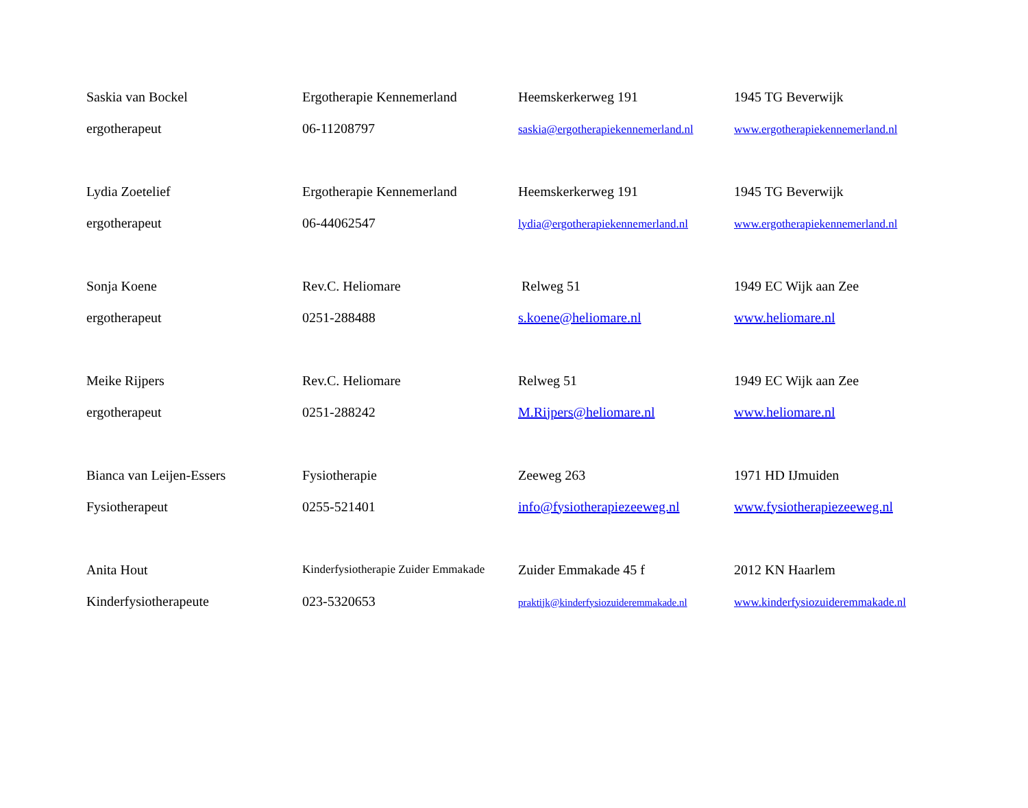| Saskia van Bockel | Ergotherapie Kennemerland | Heemskerkerweg 191 | 1945 TG Beverwijk |
| ergotherapeut | 06-11208797 | saskia@ergotherapiekennemerland.nl | www.ergotherapiekennemerland.nl |
| Lydia Zoetelief | Ergotherapie Kennemerland | Heemskerkerweg 191 | 1945 TG Beverwijk |
| ergotherapeut | 06-44062547 | lydia@ergotherapiekennemerland.nl | www.ergotherapiekennemerland.nl |
| Sonja Koene | Rev.C. Heliomare | Relweg 51 | 1949 EC Wijk aan Zee |
| ergotherapeut | 0251-288488 | s.koene@heliomare.nl | www.heliomare.nl |
| Meike Rijpers | Rev.C. Heliomare | Relweg 51 | 1949 EC Wijk aan Zee |
| ergotherapeut | 0251-288242 | M.Rijpers@heliomare.nl | www.heliomare.nl |
| Bianca van Leijen-Essers | Fysiotherapie | Zeeweg 263 | 1971 HD IJmuiden |
| Fysiotherapeut | 0255-521401 | info@fysiotherapiezeeweg.nl | www.fysiotherapiezeeweg.nl |
| Anita Hout | Kinderfysiotherapie Zuider Emmakade | Zuider Emmakade 45 f | 2012 KN Haarlem |
| Kinderfysiotherapeute | 023-5320653 | praktijk@kinderfysiozuideremmakade.nl | www.kinderfysiozuideremmakade.nl |